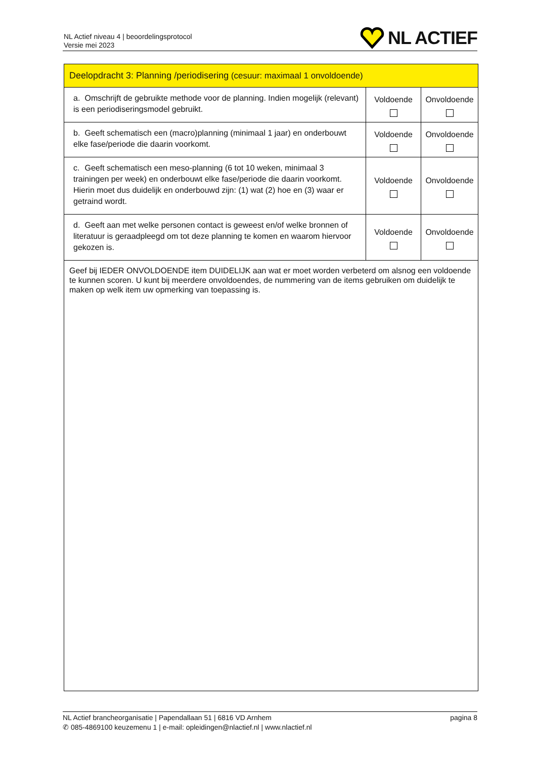NL Actief niveau 4 | beoordelingsprotocol
Versie mei 2023
NL ACTIEF
| Deelopdracht 3: Planning /periodisering (cesuur: maximaal 1 onvoldoende) | | |
| --- | --- | --- |
| a. Omschrijft de gebruikte methode voor de planning. Indien mogelijk (relevant) is een periodiseringsmodel gebruikt. | Voldoende | Onvoldoende |
| b. Geeft schematisch een (macro)planning (minimaal 1 jaar) en onderbouwt elke fase/periode die daarin voorkomt. | Voldoende | Onvoldoende |
| c. Geeft schematisch een meso-planning (6 tot 10 weken, minimaal 3 trainingen per week) en onderbouwt elke fase/periode die daarin voorkomt. Hierin moet dus duidelijk en onderbouwd zijn: (1) wat (2) hoe en (3) waar er getraind wordt. | Voldoende | Onvoldoende |
| d. Geeft aan met welke personen contact is geweest en/of welke bronnen of literatuur is geraadpleegd om tot deze planning te komen en waarom hiervoor gekozen is. | Voldoende | Onvoldoende |
| Geef bij IEDER ONVOLDOENDE item DUIDELIJK aan wat er moet worden verbeterd om alsnog een voldoende te kunnen scoren. U kunt bij meerdere onvoldoendes, de nummering van de items gebruiken om duidelijk te maken op welk item uw opmerking van toepassing is. | | |
NL Actief brancheorganisatie | Papendallaan 51 | 6816 VD Arnhem
✆ 085-4869100 keuzemenu 1 | e-mail: opleidingen@nlactief.nl | www.nlactief.nl
pagina 8